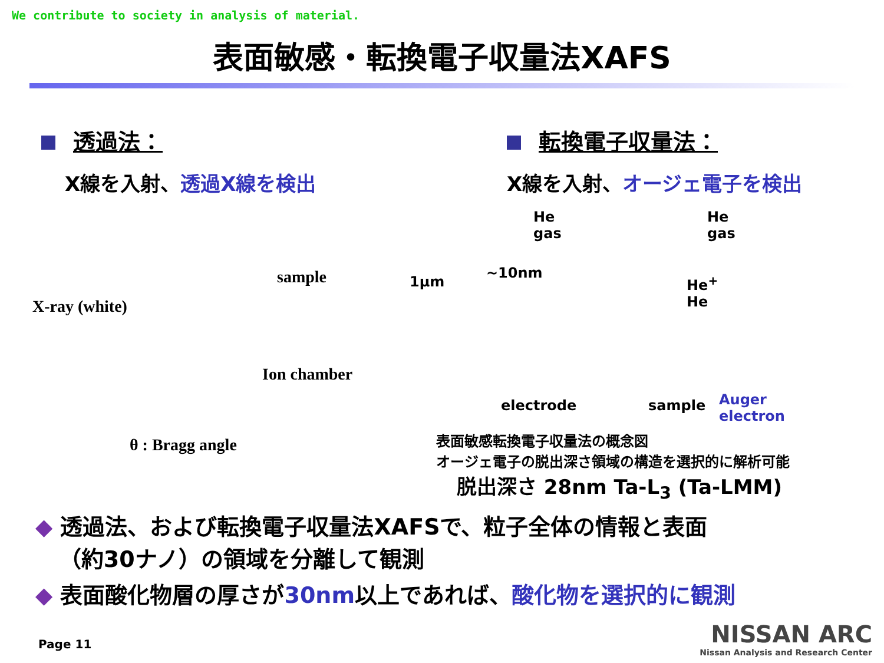We contribute to society in analysis of material.
表面敏感・転換電子収量法XAFS
透過法：
X線を入射、透過X線を検出
転換電子収量法：
X線を入射、オージェ電子を検出
X-ray (white)
sample
Ion chamber
θ : Bragg angle
1μm
~10nm
He
gas
He
gas
He<sup>+</sup>
He
electrode sample
Auger
electron
表面敏感転換電子収量法の概念図
オージェ電子の脱出深さ領域の構造を選択的に解析可能
脱出深さ 28nm Ta-L<sub>3</sub> (Ta-LMM)
◆ 透過法、および転換電子収量法XAFSで、粒子全体の情報と表面
（約30ナノ）の領域を分離して観測
◆ 表面酸化物層の厚さが30nm以上であれば、酸化物を選択的に観測
Page 11
NISSAN ARC
Nissan Analysis and Research Center